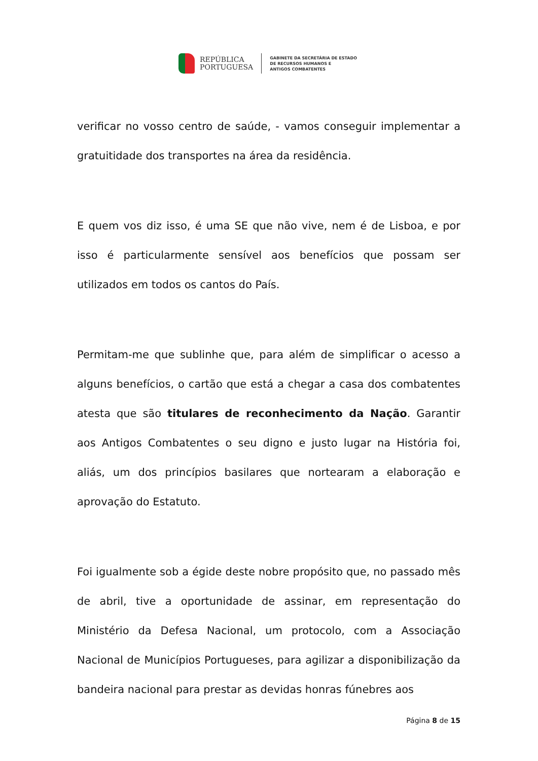REPÚBLICA
PORTUGUESA
GABINETE DA SECRETÁRIA DE ESTADO
DE RECURSOS HUMANOS E
ANTIGOS COMBATENTES
verificar no vosso centro de saúde, - vamos conseguir implementar a gratuitidade dos transportes na área da residência.
E quem vos diz isso, é uma SE que não vive, nem é de Lisboa, e por isso é particularmente sensível aos benefícios que possam ser utilizados em todos os cantos do País.
Permitam-me que sublinhe que, para além de simplificar o acesso a alguns benefícios, o cartão que está a chegar a casa dos combatentes atesta que são titulares de reconhecimento da Nação. Garantir aos Antigos Combatentes o seu digno e justo lugar na História foi, aliás, um dos princípios basilares que nortearam a elaboração e aprovação do Estatuto.
Foi igualmente sob a égide deste nobre propósito que, no passado mês de abril, tive a oportunidade de assinar, em representação do Ministério da Defesa Nacional, um protocolo, com a Associação Nacional de Municípios Portugueses, para agilizar a disponibilização da bandeira nacional para prestar as devidas honras fúnebres aos
Página 8 de 15